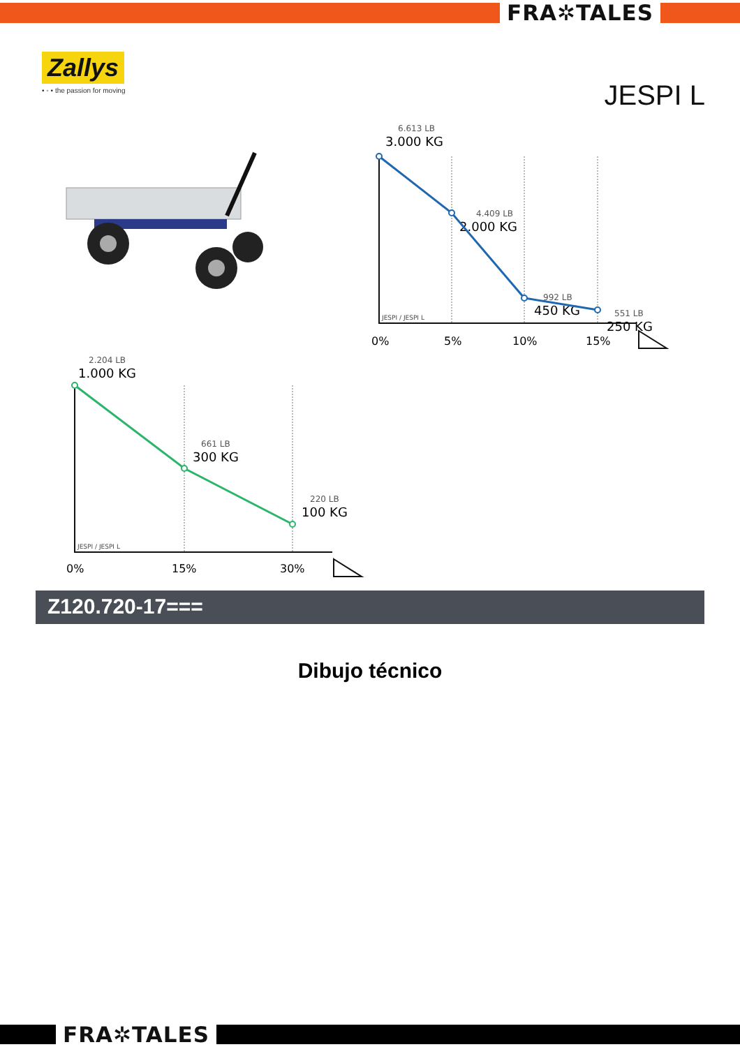FRA✲TALES
Zallys
• ◦ • the passion for moving
JESPI L
6.613 LB
3.000 KG
4.409 LB
2.000 KG
992 LB
450 KG
551 LB
250 KG
JESPI / JESPI L
0%
5%
10%
15%
2.204 LB
1.000 KG
661 LB
300 KG
220 LB
100 KG
JESPI / JESPI L
0%
15%
30%
Z120.720-17===
Dibujo técnico
FRA✲TALES